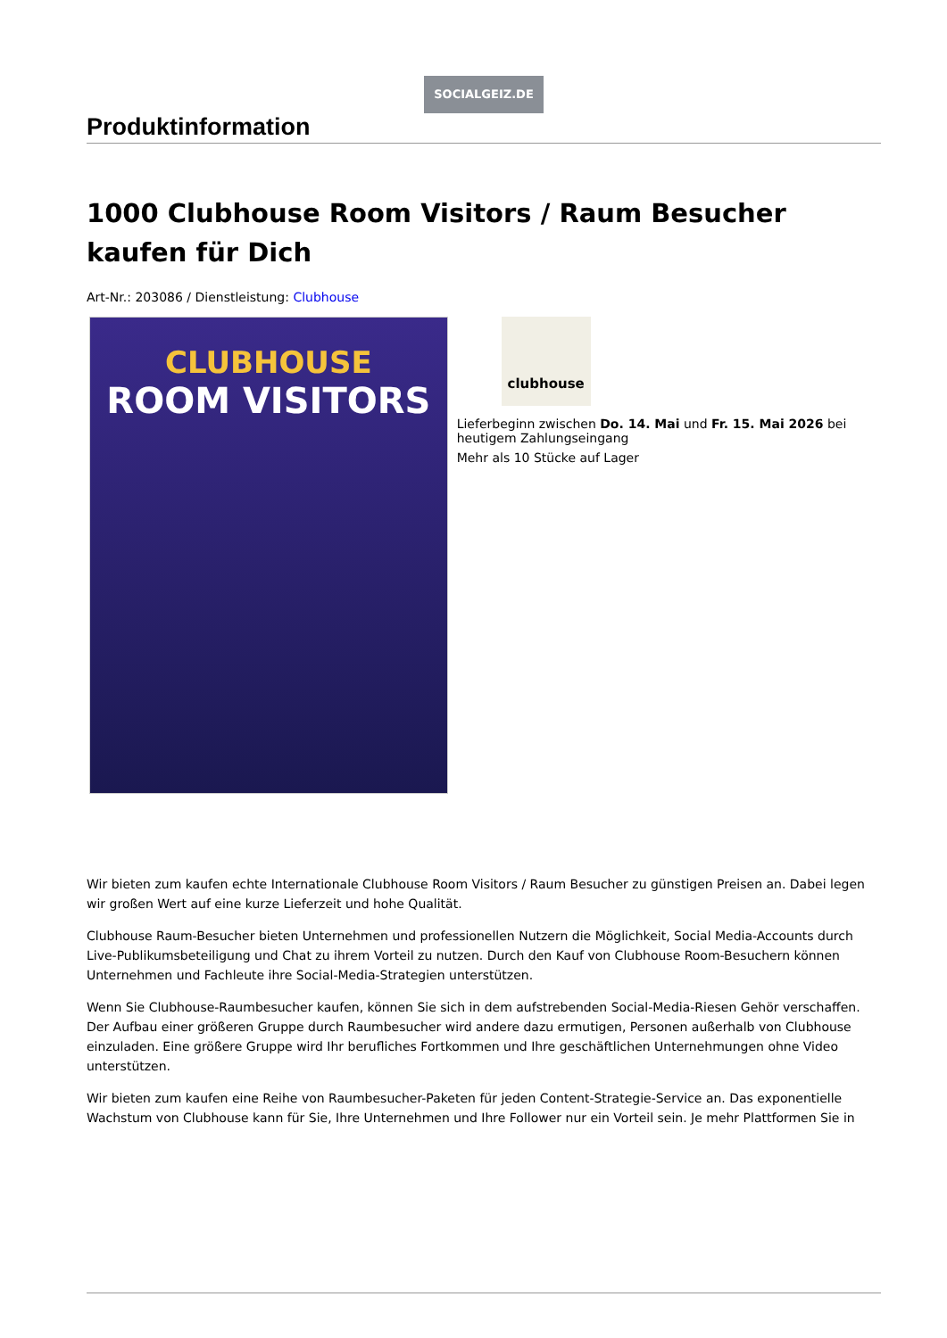SOCIALGEIZ.DE
Produktinformation
1000 Clubhouse Room Visitors / Raum Besucher kaufen für Dich
Art-Nr.: 203086 / Dienstleistung: Clubhouse
CLUBHOUSE
ROOM VISITORS
clubhouse
Lieferbeginn zwischen Do. 14. Mai und Fr. 15. Mai 2026 bei heutigem Zahlungseingang
Mehr als 10 Stücke auf Lager
Wir bieten zum kaufen echte Internationale Clubhouse Room Visitors / Raum Besucher zu günstigen Preisen an. Dabei legen wir großen Wert auf eine kurze Lieferzeit und hohe Qualität.
Clubhouse Raum-Besucher bieten Unternehmen und professionellen Nutzern die Möglichkeit, Social Media-Accounts durch Live-Publikumsbeteiligung und Chat zu ihrem Vorteil zu nutzen. Durch den Kauf von Clubhouse Room-Besuchern können Unternehmen und Fachleute ihre Social-Media-Strategien unterstützen.
Wenn Sie Clubhouse-Raumbesucher kaufen, können Sie sich in dem aufstrebenden Social-Media-Riesen Gehör verschaffen. Der Aufbau einer größeren Gruppe durch Raumbesucher wird andere dazu ermutigen, Personen außerhalb von Clubhouse einzuladen. Eine größere Gruppe wird Ihr berufliches Fortkommen und Ihre geschäftlichen Unternehmungen ohne Video unterstützen.
Wir bieten zum kaufen eine Reihe von Raumbesucher-Paketen für jeden Content-Strategie-Service an. Das exponentielle Wachstum von Clubhouse kann für Sie, Ihre Unternehmen und Ihre Follower nur ein Vorteil sein. Je mehr Plattformen Sie in